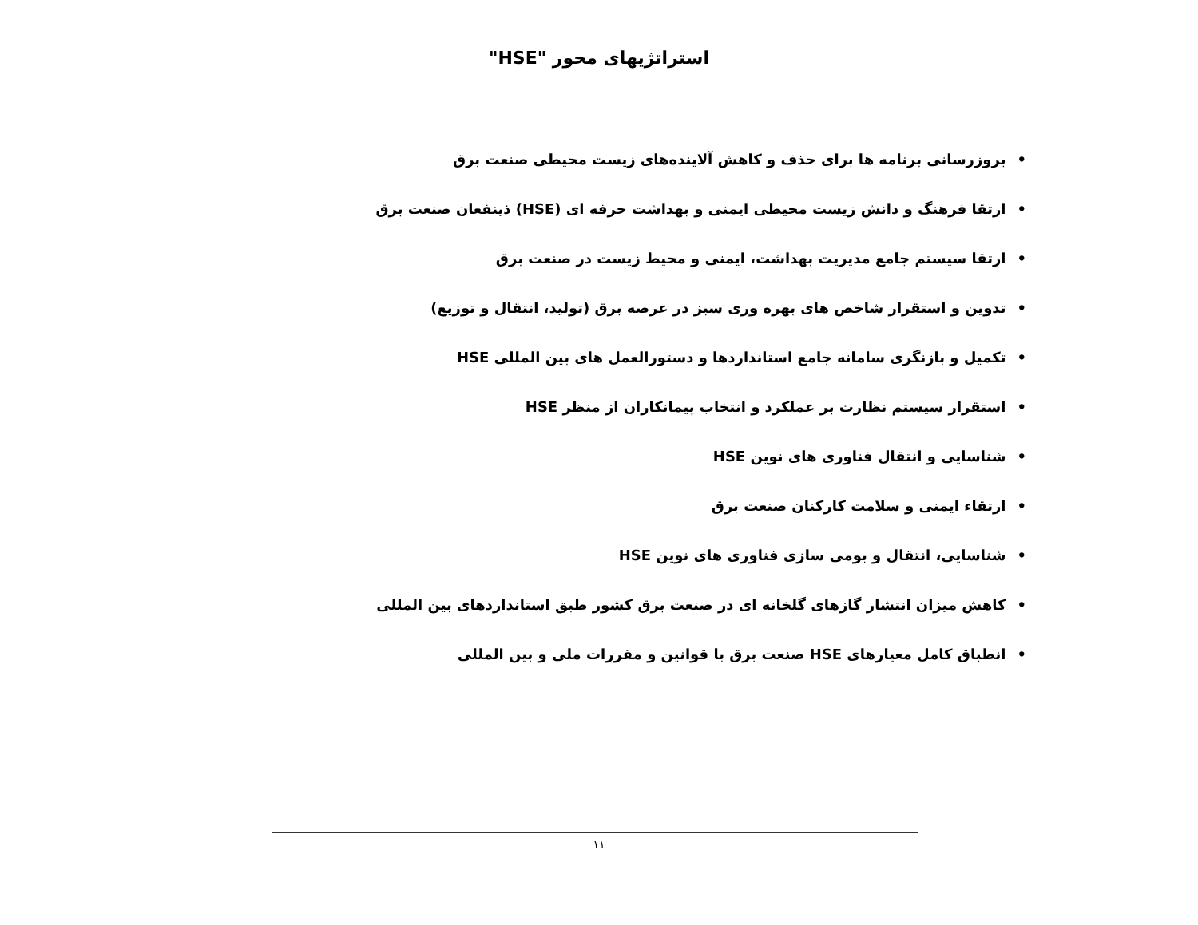استراتژیهای محور "HSE"
•بروزرسانی برنامه ها برای حذف و کاهش آلاینده‌های زیست محیطی صنعت برق
•ارتقا فرهنگ و دانش زیست محیطی ایمنی و بهداشت حرفه ای (HSE) ذینفعان صنعت برق
•ارتقا سیستم جامع مدیریت بهداشت، ایمنی و محیط زیست در صنعت برق
•تدوین و استقرار شاخص های بهره وری سبز در عرصه برق (تولید، انتقال و توزیع)
•تکمیل و بازنگری سامانه جامع استانداردها و دستورالعمل های بین المللی HSE
•استقرار سیستم نظارت بر عملکرد و انتخاب پیمانکاران از منظر HSE
•شناسایی و انتقال فناوری های نوین HSE
•ارتقاء ایمنی و سلامت کارکنان صنعت برق
•شناسایی، انتقال و بومی سازی فناوری های نوین HSE
•کاهش میزان انتشار گازهای گلخانه ای در صنعت برق کشور طبق استانداردهای بین المللی
•انطباق کامل معیارهای HSE صنعت برق با قوانین و مقررات ملی و بین المللی
۱۱